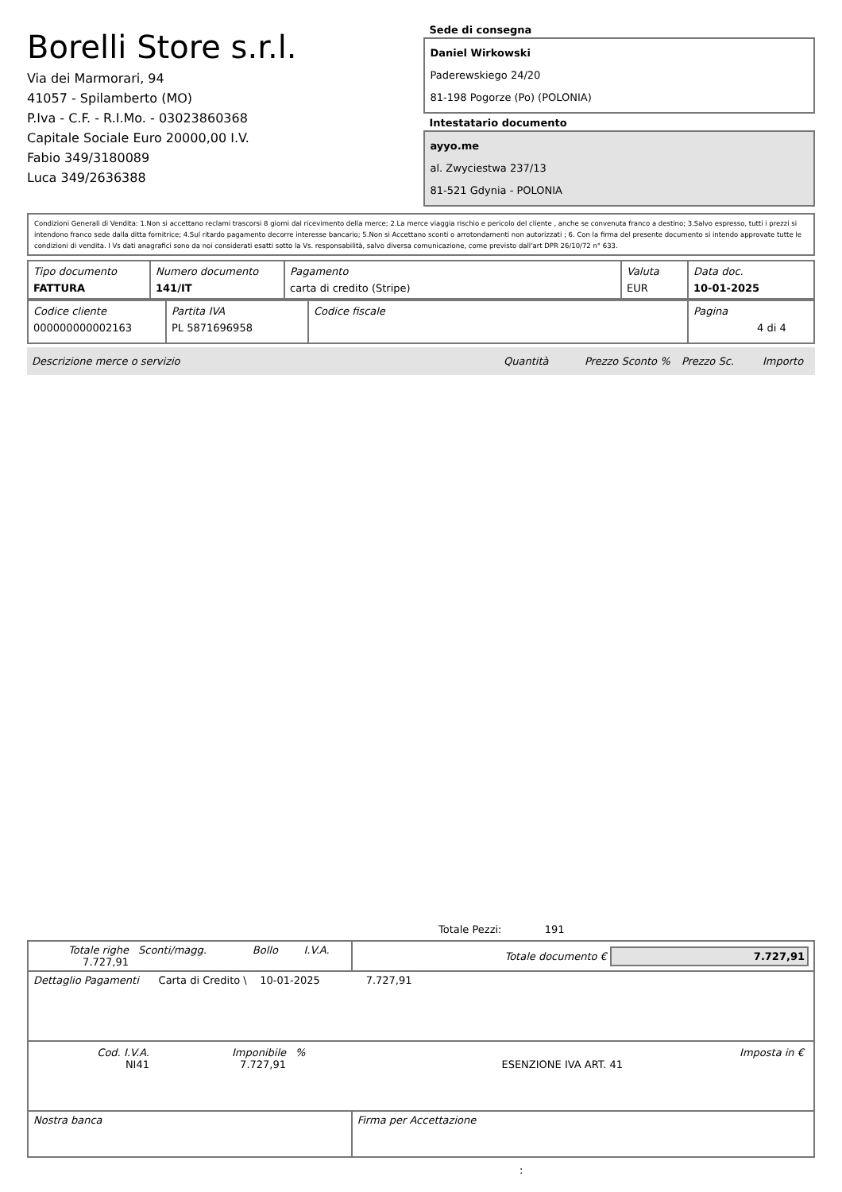Borelli Store s.r.l.
Via dei Marmorari, 94
41057 - Spilamberto (MO)
P.Iva - C.F. - R.I.Mo. - 03023860368
Capitale Sociale Euro 20000,00 I.V.
Fabio 349/3180089
Luca 349/2636388
Sede di consegna
Daniel Wirkowski
Paderewskiego 24/20
81-198 Pogorze (Po) (POLONIA)
Intestatario documento
ayyo.me
al. Zwyciestwa 237/13
81-521 Gdynia - POLONIA
Condizioni Generali di Vendita: 1.Non si accettano reclami trascorsi 8 giorni dal ricevimento della merce; 2.La merce viaggia rischio e pericolo del cliente , anche se convenuta franco a destino; 3.Salvo espresso, tutti i prezzi si intendono franco sede dalla ditta fornitrice; 4.Sul ritardo pagamento decorre interesse bancario; 5.Non si Accettano sconti o arrotondamenti non autorizzati ; 6. Con la firma del presente documento si intendo approvate tutte le condizioni di vendita. I Vs dati anagrafici sono da noi considerati esatti sotto la Vs. responsabilità, salvo diversa comunicazione, come previsto dall'art DPR 26/10/72 n° 633.
| Tipo documento FATTURA | Numero documento 141/IT | Pagamento carta di credito (Stripe) | Valuta EUR | Data doc. 10-01-2025 |
| Codice cliente 000000000002163 | Partita IVA PL 5871696958 | Codice fiscale | Pagina 4 di 4 |
| Descrizione merce o servizio | Quantità | Prezzo Sconto % | Prezzo Sc. | Importo |
Totale Pezzi: 191
| Totale righe 7.727,91 | Sconti/magg. | Bollo | I.V.A. | Totale documento € 7.727,91 |
| Dettaglio Pagamenti Carta di Credito \ 10-01-2025 7.727,91 | | | | |
| / Cod. I.V.A. NI41 / Imponibile 7.727,91 / % / ESENZIONE IVA ART. 41 / Imposta in € / | | | | |
| Nostra banca | | | | Firma per Accettazione |
: